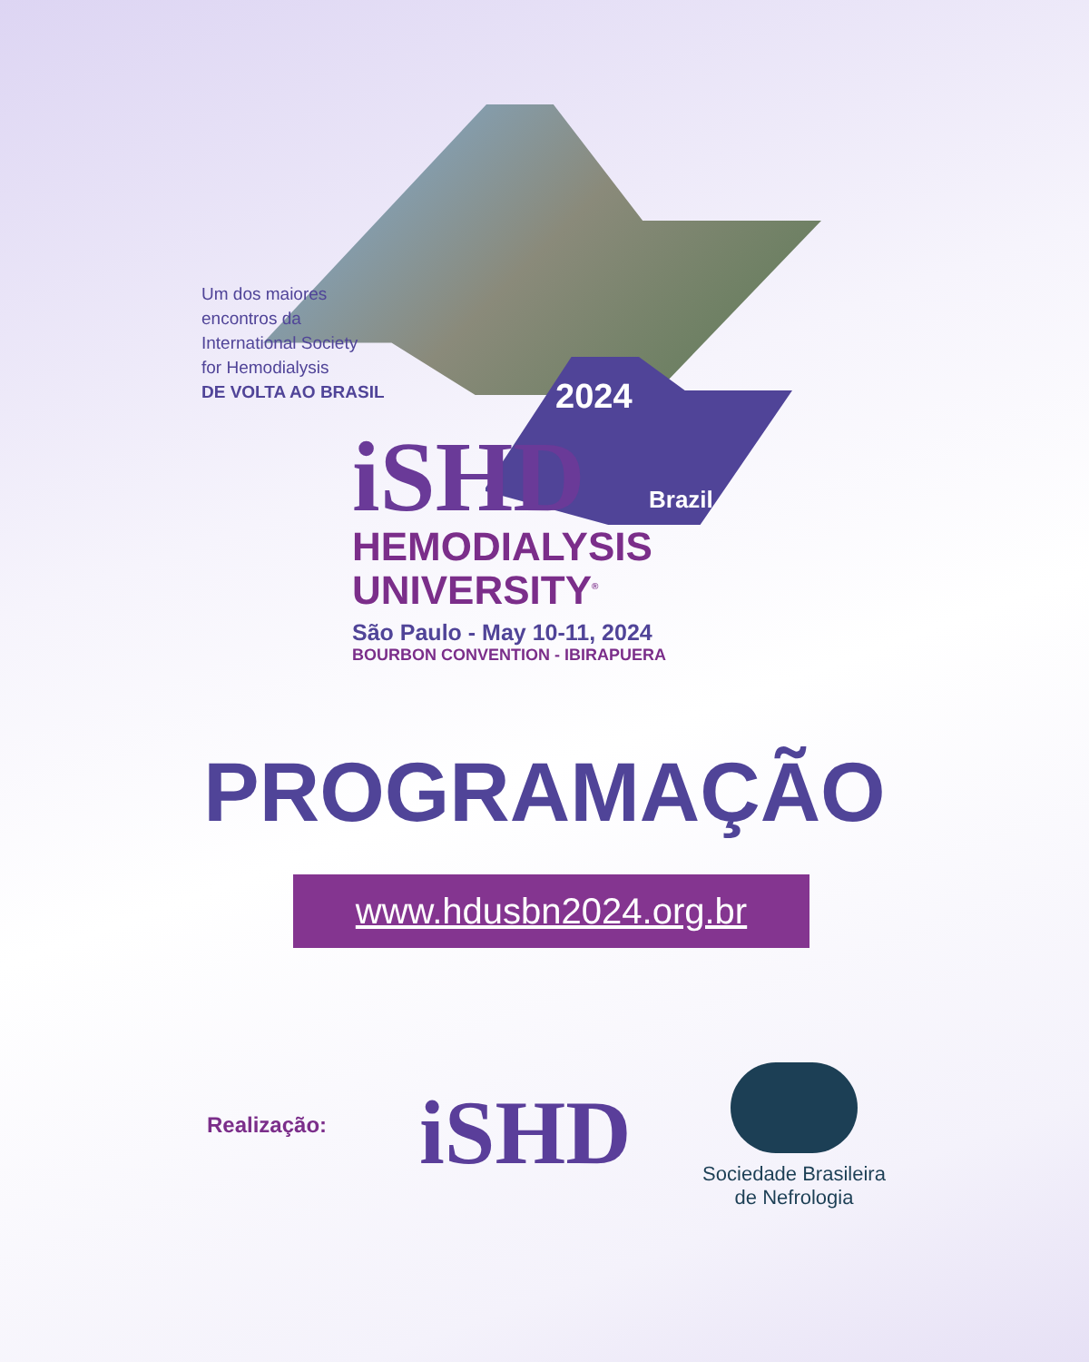Um dos maiores
encontros da
International Society
for Hemodialysis
DE VOLTA AO BRASIL
2024
Brazil
iSHD
HEMODIALYSIS
UNIVERSITY<sup>®</sup>
São Paulo - May 10-11, 2024
BOURBON CONVENTION - IBIRAPUERA
PROGRAMAÇÃO
www.hdusbn2024.org.br
Realização: iSHD
Sociedade Brasileira
de Nefrologia